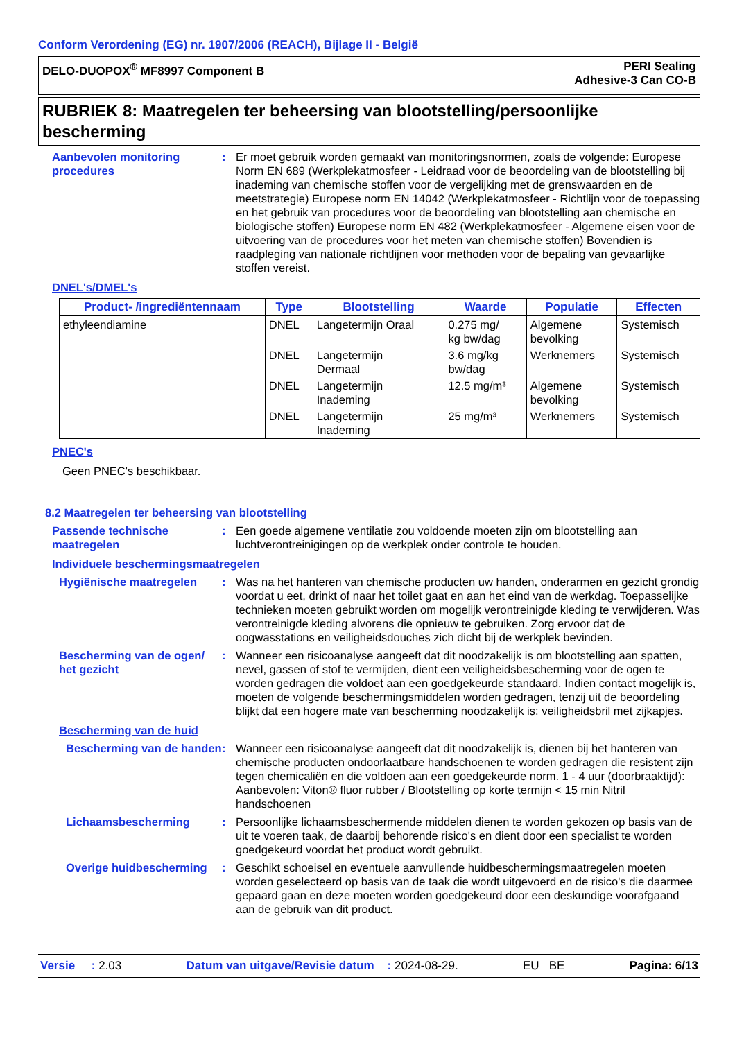Conform Verordening (EG) nr. 1907/2006 (REACH), Bijlage II - België
DELO-DUOPOX<sup>®</sup> MF8997 Component B
PERI Sealing
Adhesive-3 Can CO-B
RUBRIEK 8: Maatregelen ter beheersing van blootstelling/persoonlijke bescherming
Aanbevolen monitoring procedures
: Er moet gebruik worden gemaakt van monitoringsnormen, zoals de volgende: Europese Norm EN 689 (Werkplekatmosfeer - Leidraad voor de beoordeling van de blootstelling bij inademing van chemische stoffen voor de vergelijking met de grenswaarden en de meetstrategie) Europese norm EN 14042 (Werkplekatmosfeer - Richtlijn voor de toepassing en het gebruik van procedures voor de beoordeling van blootstelling aan chemische en biologische stoffen) Europese norm EN 482 (Werkplekatmosfeer - Algemene eisen voor de uitvoering van de procedures voor het meten van chemische stoffen) Bovendien is raadpleging van nationale richtlijnen voor methoden voor de bepaling van gevaarlijke stoffen vereist.
DNEL's/DMEL's
| Product- /ingrediëntennaam | Type | Blootstelling | Waarde | Populatie | Effecten |
| --- | --- | --- | --- | --- | --- |
| ethyleendiamine | DNEL | Langetermijn Oraal | 0.275 mg/ kg bw/dag | Algemene bevolking | Systemisch |
| | DNEL | Langetermijn Dermaal | 3.6 mg/kg bw/dag | Werknemers | Systemisch |
| | DNEL | Langetermijn Inademing | 12.5 mg/m³ | Algemene bevolking | Systemisch |
| | DNEL | Langetermijn Inademing | 25 mg/m³ | Werknemers | Systemisch |
PNEC's
Geen PNEC's beschikbaar.
8.2 Maatregelen ter beheersing van blootstelling
Passende technische maatregelen
: Een goede algemene ventilatie zou voldoende moeten zijn om blootstelling aan luchtverontreinigingen op de werkplek onder controle te houden.
Individuele beschermingsmaatregelen
Hygiënische maatregelen : Was na het hanteren van chemische producten uw handen, onderarmen en gezicht grondig voordat u eet, drinkt of naar het toilet gaat en aan het eind van de werkdag. Toepasselijke technieken moeten gebruikt worden om mogelijk verontreinigde kleding te verwijderen. Was verontreinigde kleding alvorens die opnieuw te gebruiken. Zorg ervoor dat de oogwasstations en veiligheidsdouches zich dicht bij de werkplek bevinden.
Bescherming van de ogen/ het gezicht
: Wanneer een risicoanalyse aangeeft dat dit noodzakelijk is om blootstelling aan spatten, nevel, gassen of stof te vermijden, dient een veiligheidsbescherming voor de ogen te worden gedragen die voldoet aan een goedgekeurde standaard. Indien contact mogelijk is, moeten de volgende beschermingsmiddelen worden gedragen, tenzij uit de beoordeling blijkt dat een hogere mate van bescherming noodzakelijk is: veiligheidsbril met zijkapjes.
Bescherming van de huid
Bescherming van de handen
: Wanneer een risicoanalyse aangeeft dat dit noodzakelijk is, dienen bij het hanteren van chemische producten ondoorlaatbare handschoenen te worden gedragen die resistent zijn tegen chemicaliën en die voldoen aan een goedgekeurde norm. 1 - 4 uur (doorbraaktijd): Aanbevolen: Viton® fluor rubber / Blootstelling op korte termijn < 15 min Nitril handschoenen
Lichaamsbescherming : Persoonlijke lichaamsbeschermende middelen dienen te worden gekozen op basis van de uit te voeren taak, de daarbij behorende risico's en dient door een specialist te worden goedgekeurd voordat het product wordt gebruikt.
Overige huidbescherming
: Geschikt schoeisel en eventuele aanvullende huidbeschermingsmaatregelen moeten worden geselecteerd op basis van de taak die wordt uitgevoerd en de risico's die daarmee gepaard gaan en deze moeten worden goedgekeurd door een deskundige voorafgaand aan de gebruik van dit product.
Versie : 2.03 Datum van uitgave/Revisie datum : 2024-08-29. EU BE Pagina: 6/13